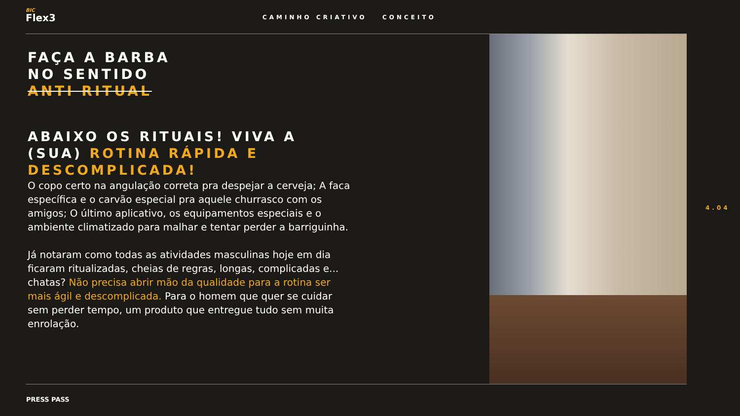BIC
Flex3
CAMINHO CRIATIVO CONCEITO
FAÇA A BARBA
NO SENTIDO
ANTI RITUAL
ABAIXO OS RITUAIS! VIVA A (SUA) ROTINA RÁPIDA E DESCOMPLICADA!
O copo certo na angulação correta pra despejar a cerveja; A faca específica e o carvão especial pra aquele churrasco com os amigos; O último aplicativo, os equipamentos especiais e o ambiente climatizado para malhar e tentar perder a barriguinha.
Já notaram como todas as atividades masculinas hoje em dia ficaram ritualizadas, cheias de regras, longas, complicadas e... chatas? Não precisa abrir mão da qualidade para a rotina ser mais ágil e descomplicada. Para o homem que quer se cuidar sem perder tempo, um produto que entregue tudo sem muita enrolação.
4.04
PRESS PASS